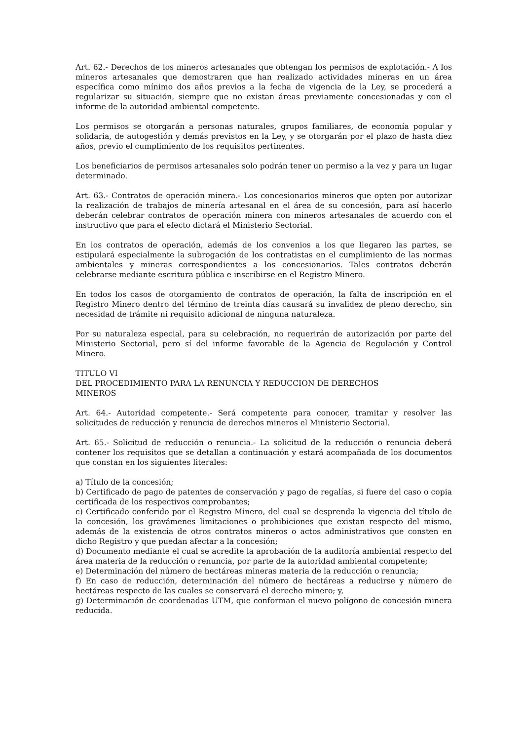Art. 62.- Derechos de los mineros artesanales que obtengan los permisos de explotación.- A los mineros artesanales que demostraren que han realizado actividades mineras en un área específica como mínimo dos años previos a la fecha de vigencia de la Ley, se procederá a regularizar su situación, siempre que no existan áreas previamente concesionadas y con el informe de la autoridad ambiental competente.
Los permisos se otorgarán a personas naturales, grupos familiares, de economía popular y solidaria, de autogestión y demás previstos en la Ley, y se otorgarán por el plazo de hasta diez años, previo el cumplimiento de los requisitos pertinentes.
Los beneficiarios de permisos artesanales solo podrán tener un permiso a la vez y para un lugar determinado.
Art. 63.- Contratos de operación minera.- Los concesionarios mineros que opten por autorizar la realización de trabajos de minería artesanal en el área de su concesión, para así hacerlo deberán celebrar contratos de operación minera con mineros artesanales de acuerdo con el instructivo que para el efecto dictará el Ministerio Sectorial.
En los contratos de operación, además de los convenios a los que llegaren las partes, se estipulará especialmente la subrogación de los contratistas en el cumplimiento de las normas ambientales y mineras correspondientes a los concesionarios. Tales contratos deberán celebrarse mediante escritura pública e inscribirse en el Registro Minero.
En todos los casos de otorgamiento de contratos de operación, la falta de inscripción en el Registro Minero dentro del término de treinta días causará su invalidez de pleno derecho, sin necesidad de trámite ni requisito adicional de ninguna naturaleza.
Por su naturaleza especial, para su celebración, no requerirán de autorización por parte del Ministerio Sectorial, pero sí del informe favorable de la Agencia de Regulación y Control Minero.
TITULO VI
DEL PROCEDIMIENTO PARA LA RENUNCIA Y REDUCCION DE DERECHOS
MINEROS
Art. 64.- Autoridad competente.- Será competente para conocer, tramitar y resolver las solicitudes de reducción y renuncia de derechos mineros el Ministerio Sectorial.
Art. 65.- Solicitud de reducción o renuncia.- La solicitud de la reducción o renuncia deberá contener los requisitos que se detallan a continuación y estará acompañada de los documentos que constan en los siguientes literales:
a) Título de la concesión;
b) Certificado de pago de patentes de conservación y pago de regalías, si fuere del caso o copia certificada de los respectivos comprobantes;
c) Certificado conferido por el Registro Minero, del cual se desprenda la vigencia del título de la concesión, los gravámenes limitaciones o prohibiciones que existan respecto del mismo, además de la existencia de otros contratos mineros o actos administrativos que consten en dicho Registro y que puedan afectar a la concesión;
d) Documento mediante el cual se acredite la aprobación de la auditoría ambiental respecto del área materia de la reducción o renuncia, por parte de la autoridad ambiental competente;
e) Determinación del número de hectáreas mineras materia de la reducción o renuncia;
f) En caso de reducción, determinación del número de hectáreas a reducirse y número de hectáreas respecto de las cuales se conservará el derecho minero; y,
g) Determinación de coordenadas UTM, que conforman el nuevo polígono de concesión minera reducida.